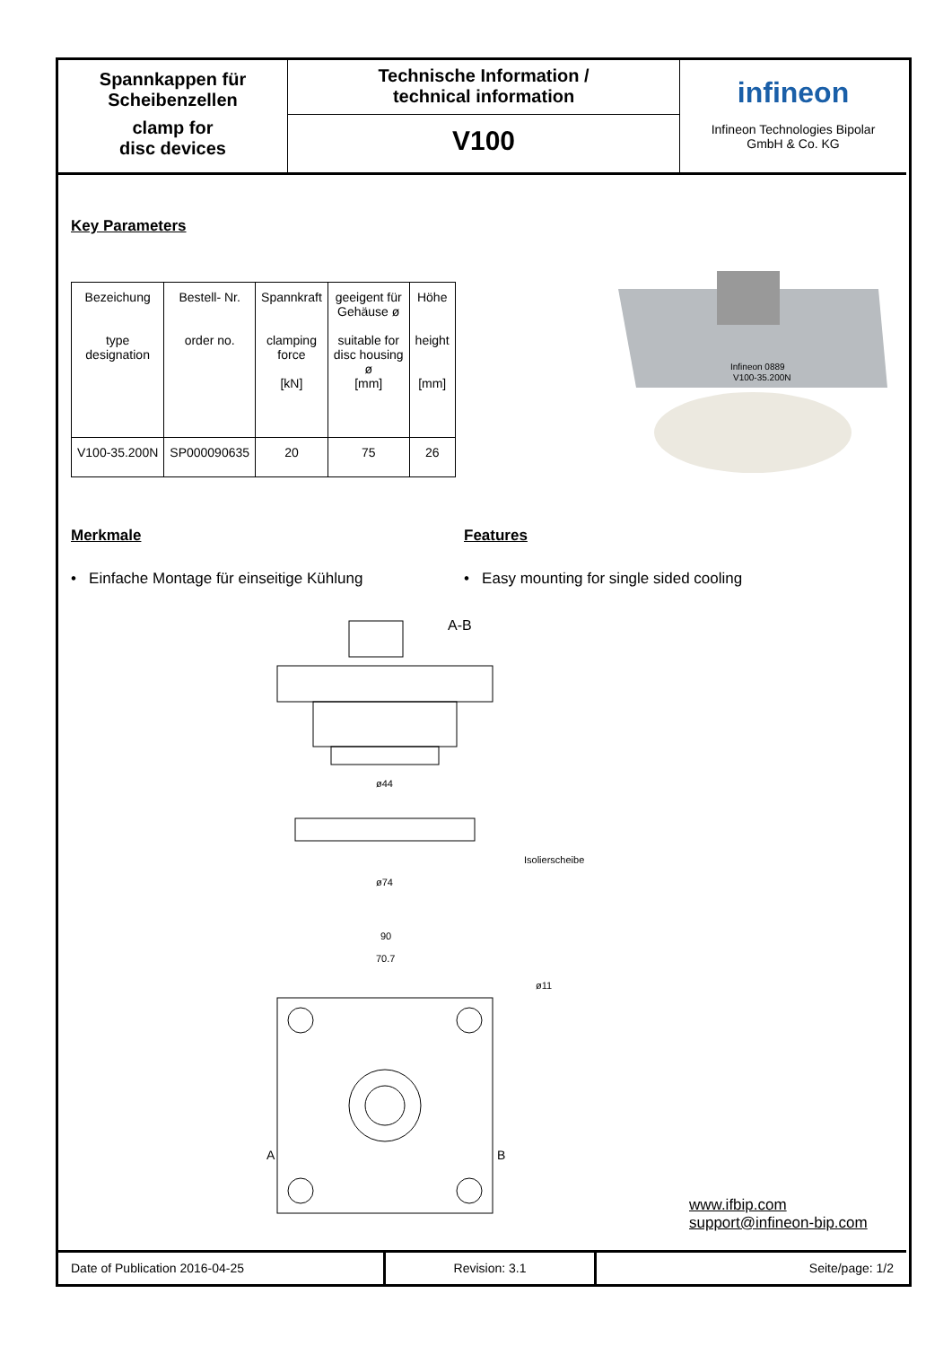Spannkappen für
Scheibenzellen
clamp for
disc devices
Technische Information /
technical information
V100
infineon
Infineon Technologies Bipolar
GmbH & Co. KG
Key Parameters
| Bezeichung type designation | Bestell- Nr. order no. | Spannkraft clamping force [kN] | geeigent für Gehäuse ø suitable for disc housing ø [mm] | Höhe height [mm] |
| --- | --- | --- | --- | --- |
| V100-35.200N | SP000090635 | 20 | 75 | 26 |
Infineon 0889
V100-35.200N
Merkmale
• Einfache Montage für einseitige Kühlung
Features
• Easy mounting for single sided cooling
A-B
ø44
Isolierscheibe
ø74
90
70.7
ø11
A
B
www.ifbip.com
support@infineon-bip.com
Date of Publication 2016-04-25 Revision: 3.1 Seite/page: 1/2